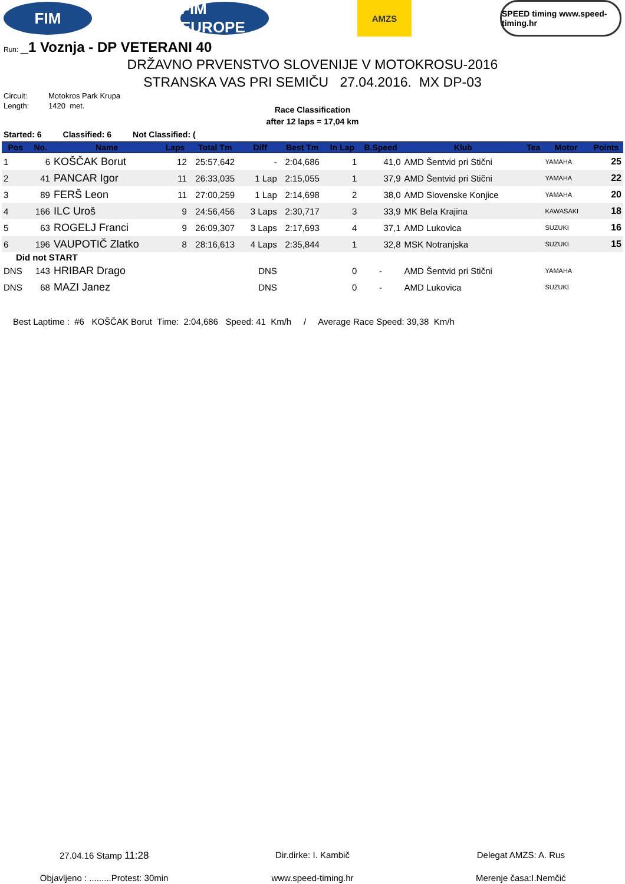FIM
FIM EUROPE
AMZS
SPEED timing www.speed-timing.hr
Run: _1 Voznja - DP VETERANI 40
DRŽAVNO PRVENSTVO SLOVENIJE V MOTOKROSU-2016
STRANSKA VAS PRI SEMIČU 27.04.2016. MX DP-03
Circuit: Motokros Park Krupa
Length: 1420 met.
Race Classification
after 12 laps = 17,04 km
Started: 6 Classified: 6 Not Classified: (
| Pos | No. | Name | Laps | Total Tm | Diff | Best Tm | In Lap | B.Speed | Klub | Tea | Motor | Points |
| --- | --- | --- | --- | --- | --- | --- | --- | --- | --- | --- | --- | --- |
| 1 | 6 | KOŠČAK Borut | 12 | 25:57,642 | - | 2:04,686 | 1 | 41,0 | AMD Šentvid pri Stični | | YAMAHA | 25 |
| 2 | 41 | PANCAR Igor | 11 | 26:33,035 | 1 Lap | 2:15,055 | 1 | 37,9 | AMD Šentvid pri Stični | | YAMAHA | 22 |
| 3 | 89 | FERŠ Leon | 11 | 27:00,259 | 1 Lap | 2:14,698 | 2 | 38,0 | AMD Slovenske Konjice | | YAMAHA | 20 |
| 4 | 166 | ILC Uroš | 9 | 24:56,456 | 3 Laps | 2:30,717 | 3 | 33,9 | MK Bela Krajina | | KAWASAKI | 18 |
| 5 | 63 | ROGELJ Franci | 9 | 26:09,307 | 3 Laps | 2:17,693 | 4 | 37,1 | AMD Lukovica | | SUZUKI | 16 |
| 6 | 196 | VAUPOTIČ Zlatko | 8 | 28:16,613 | 4 Laps | 2:35,844 | 1 | 32,8 | MSK Notranjska | | SUZUKI | 15 |
| Did not START | | | | | | | | | | | | |
| DNS | 143 | HRIBAR Drago | | | DNS | | 0 | - | AMD Šentvid pri Stični | | YAMAHA | |
| DNS | 68 | MAZI Janez | | | DNS | | 0 | - | AMD Lukovica | | SUZUKI | |
Best Laptime : #6 KOŠČAK Borut Time: 2:04,686 Speed: 41 Km/h / Average Race Speed: 39,38 Km/h
27.04.16 Stamp 11:28 Dir.dirke: I. Kambič Delegat AMZS: A. Rus
Objavljeno : .........Protest: 30min
www.speed-timing.hr Merenje časa:I.Nemčić